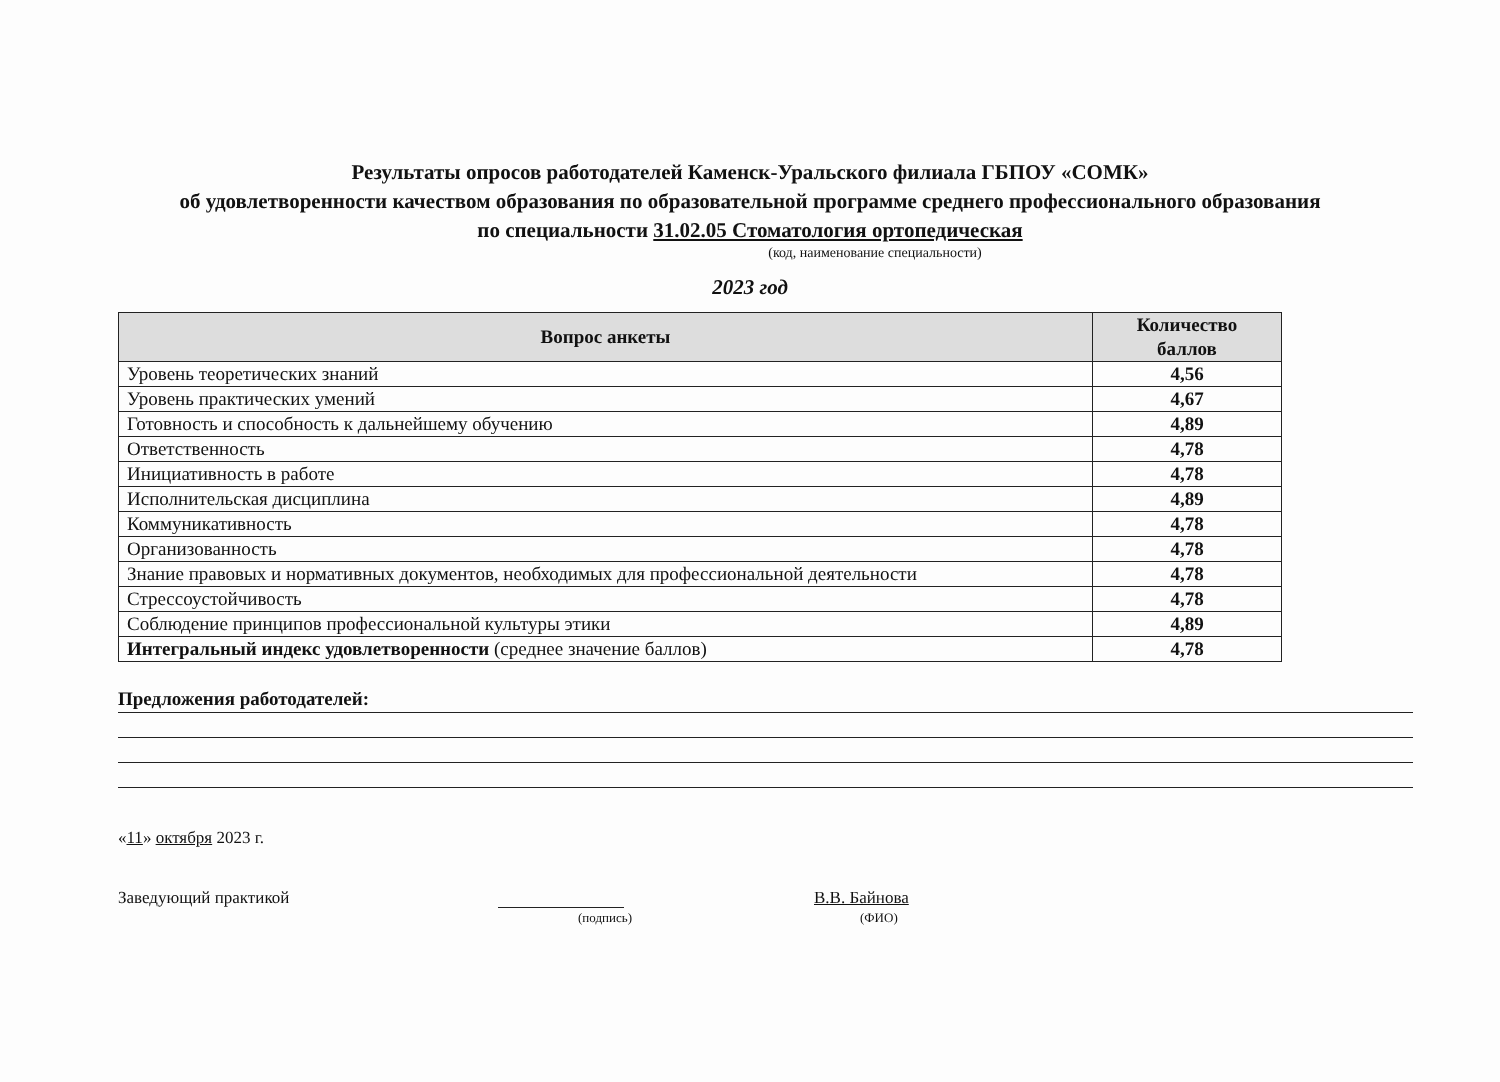Результаты опросов работодателей Каменск-Уральского филиала ГБПОУ «СОМК»
об удовлетворенности качеством образования по образовательной программе среднего профессионального образования
по специальности 31.02.05 Стоматология ортопедическая
(код, наименование специальности)
2023 год
| Вопрос анкеты | Количество баллов |
| --- | --- |
| Уровень теоретических знаний | 4,56 |
| Уровень практических умений | 4,67 |
| Готовность и способность к дальнейшему обучению | 4,89 |
| Ответственность | 4,78 |
| Инициативность в работе | 4,78 |
| Исполнительская дисциплина | 4,89 |
| Коммуникативность | 4,78 |
| Организованность | 4,78 |
| Знание правовых и нормативных документов, необходимых для профессиональной деятельности | 4,78 |
| Стрессоустойчивость | 4,78 |
| Соблюдение принципов профессиональной культуры этики | 4,89 |
| Интегральный индекс удовлетворенности (среднее значение баллов) | 4,78 |
Предложения работодателей:
«11» октября 2023 г.
Заведующий практикой В.В. Байнова
(подпись) (ФИО)